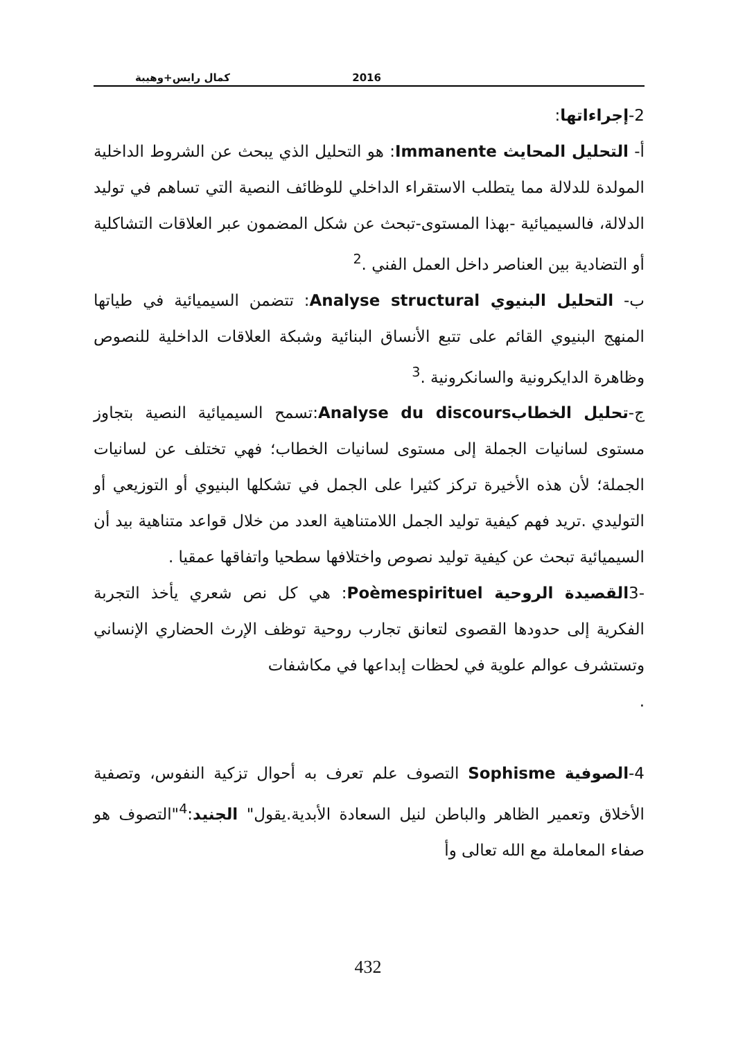كمال رايس+وهيبة 2016
2-إجراءاتها:
أ- التحليل المحايث Immanente: هو التحليل الذي يبحث عن الشروط الداخلية المولدة للدلالة مما يتطلب الاستقراء الداخلي للوظائف النصية التي تساهم في توليد الدلالة، فالسيميائية -بهذا المستوى-تبحث عن شكل المضمون عبر العلاقات التشاكلية أو التضادية بين العناصر داخل العمل الفني .<sup>2</sup>
ب- التحليل البنيوي Analyse structural: تتضمن السيميائية في طياتها المنهج البنيوي القائم على تتبع الأنساق البنائية وشبكة العلاقات الداخلية للنصوص وظاهرة الدايكرونية والسانكرونية .<sup>3</sup>
ج-تحليل الخطابAnalyse du discours:تسمح السيميائية النصية بتجاوز مستوى لسانيات الجملة إلى مستوى لسانيات الخطاب؛ فهي تختلف عن لسانيات الجملة؛ لأن هذه الأخيرة تركز كثيرا على الجمل في تشكلها البنيوي أو التوزيعي أو التوليدي .تريد فهم كيفية توليد الجمل اللامتناهية العدد من خلال قواعد متناهية بيد أن السيميائية تبحث عن كيفية توليد نصوص واختلافها سطحيا واتفاقها عمقيا .
-3القصيدة الروحية Poèmespirituel: هي كل نص شعري يأخذ التجربة الفكرية إلى حدودها القصوى لتعانق تجارب روحية توظف الإرث الحضاري الإنساني وتستشرف عوالم علوية في لحظات إبداعها في مكاشفات
.
4-الصوفية Sophisme التصوف علم تعرف به أحوال تزكية النفوس، وتصفية الأخلاق وتعمير الظاهر والباطن لنيل السعادة الأبدية.يقول" الجنيد:<sup>4</sup>"التصوف هو صفاء المعاملة مع الله تعالى وأ
432